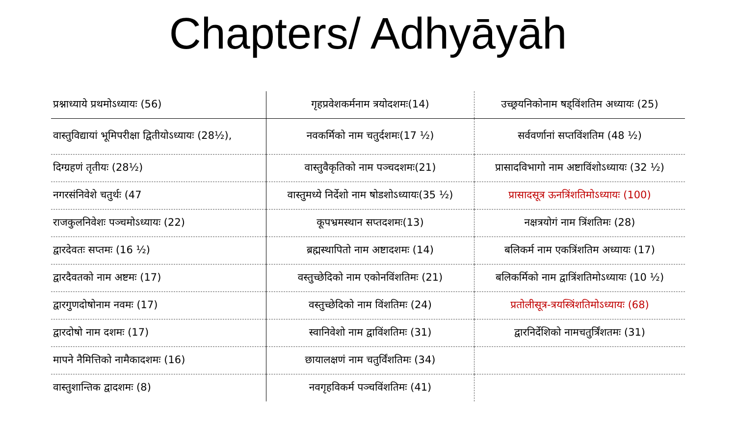Chapters/ Adhyāyāh
| प्रश्नाध्याये प्रथमोऽध्यायः (56) | गृहप्रवेशकर्मनाम त्रयोदशमः(14) | उच्छ्रयनिकोनाम षड्विंशतिम अध्यायः (25) |
| वास्तुविद्यायां भूमिपरीक्षा द्वितीयोऽध्यायः (28½), | नवकर्मिको नाम चतुर्दशमः(17 ½) | सर्ववर्णानां सप्तविंशतिम (48 ½) |
| दिग्ग्रहणं तृतीयः (28½) | वास्तुवैकृतिको नाम पञ्चदशमः(21) | प्रासादविभागो नाम अष्टाविंशोऽध्यायः (32 ½) |
| नगरसंनिवेशे चतुर्थः (47 | वास्तुमध्ये निर्देशो नाम षोडशोऽध्यायः(35 ½) | प्रासादसूत्र ऊनत्रिंशतिमोऽध्यायः (100) |
| राजकुलनिवेशः पञ्चमोऽध्यायः (22) | कूपभ्रमस्थान सप्तदशमः(13) | नक्षत्रयोगं नाम त्रिंशतिमः (28) |
| द्वारदेवतः सप्तमः (16 ½) | ब्रह्मस्थापितो नाम अष्टादशमः (14) | बलिकर्म नाम एकत्रिंशतिम अध्यायः (17) |
| द्वारदैवतको नाम अष्टमः (17) | वस्तुच्छेदिको नाम एकोनविंशतिमः (21) | बलिकर्मिको नाम द्वात्रिंशतिमोऽध्यायः (10 ½) |
| द्वारगुणदोषोनाम नवमः (17) | वस्तुच्छेदिको नाम विंशतिमः (24) | प्रतोलीसूत्र-त्रयस्त्रिंशतिमोऽध्यायः (68) |
| द्वारदोषो नाम दशमः (17) | स्वानिवेशो नाम द्वाविंशतिमः (31) | द्वारनिर्देशिको नामचतुर्त्रिंशतमः (31) |
| मापने नैमित्तिको नामैकादशमः (16) | छायालक्षणं नाम चतुर्विंशतिमः (34) | |
| वास्तुशान्तिक द्वादशमः (8) | नवगृहविकर्म पञ्चविंशतिमः (41) | |